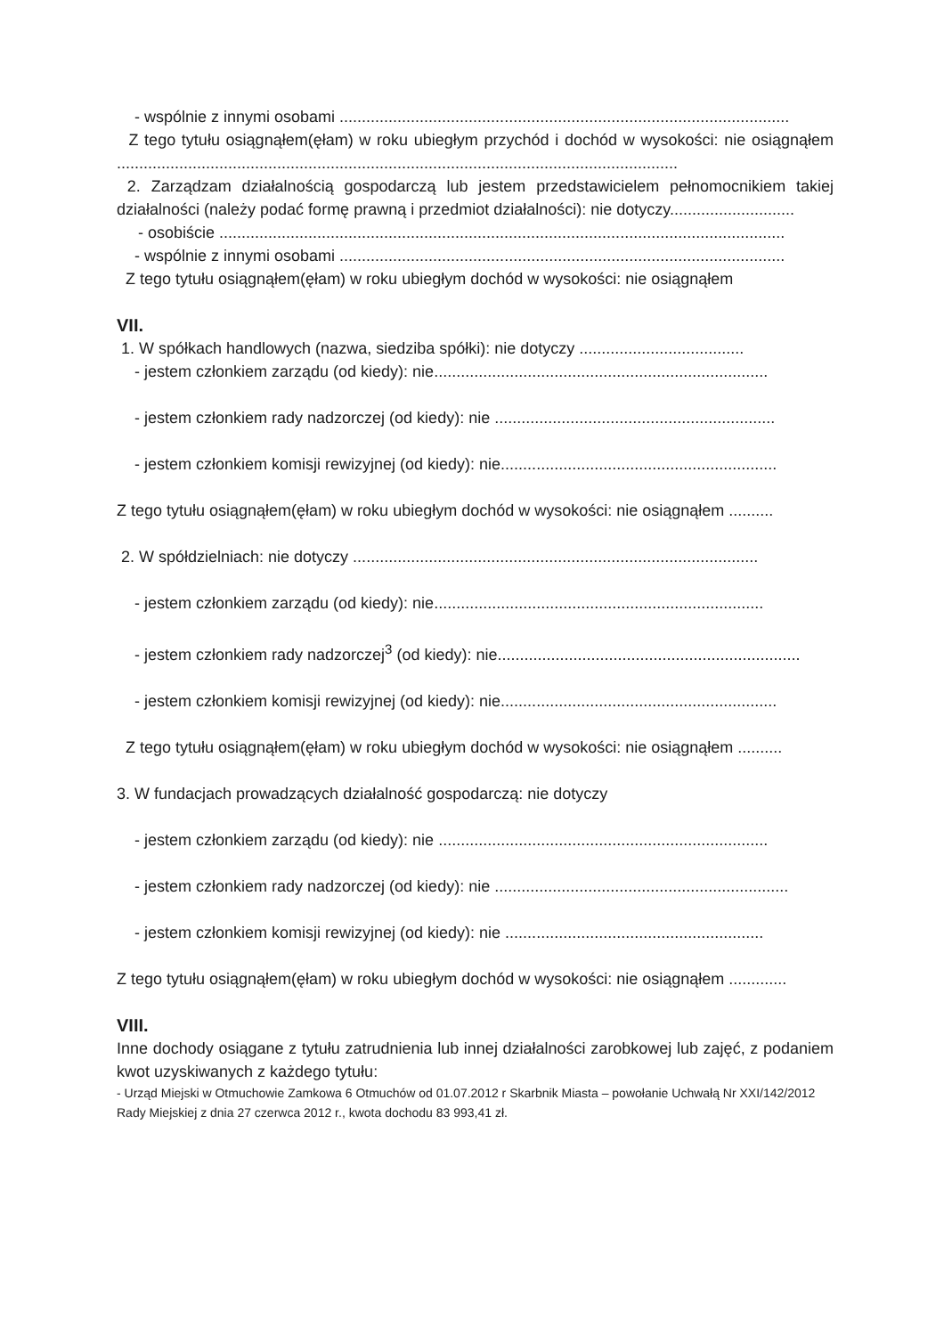- wspólnie z innymi osobami .....................................................................................................
Z tego tytułu osiągnąłem(ęłam) w roku ubiegłym przychód i dochód w wysokości: nie osiągnąłem ..............................................................................................................................
2. Zarządzam działalnością gospodarczą lub jestem przedstawicielem pełnomocnikiem takiej działalności (należy podać formę prawną i przedmiot działalności): nie dotyczy............................
- osobiście ...............................................................................................................................
- wspólnie z innymi osobami ....................................................................................................
Z tego tytułu osiągnąłem(ęłam) w roku ubiegłym dochód w wysokości: nie osiągnąłem
VII.
1. W spółkach handlowych (nazwa, siedziba spółki): nie dotyczy .....................................
- jestem członkiem zarządu (od kiedy): nie...........................................................................
- jestem członkiem rady nadzorczej (od kiedy): nie ...............................................................
- jestem członkiem komisji rewizyjnej (od kiedy): nie..............................................................
Z tego tytułu osiągnąłem(ęłam) w roku ubiegłym dochód w wysokości: nie osiągnąłem ..........
2. W spółdzielniach: nie dotyczy ...........................................................................................
- jestem członkiem zarządu (od kiedy): nie..........................................................................
- jestem członkiem rady nadzorczej<sup>3</sup> (od kiedy): nie....................................................................
- jestem członkiem komisji rewizyjnej (od kiedy): nie..............................................................
Z tego tytułu osiągnąłem(ęłam) w roku ubiegłym dochód w wysokości: nie osiągnąłem ..........
3. W fundacjach prowadzących działalność gospodarczą: nie dotyczy
- jestem członkiem zarządu (od kiedy): nie ..........................................................................
- jestem członkiem rady nadzorczej (od kiedy): nie ..................................................................
- jestem członkiem komisji rewizyjnej (od kiedy): nie ..........................................................
Z tego tytułu osiągnąłem(ęłam) w roku ubiegłym dochód w wysokości: nie osiągnąłem .............
VIII.
Inne dochody osiągane z tytułu zatrudnienia lub innej działalności zarobkowej lub zajęć, z podaniem kwot uzyskiwanych z każdego tytułu:
- Urząd Miejski w Otmuchowie Zamkowa 6 Otmuchów od 01.07.2012 r Skarbnik Miasta – powołanie Uchwałą Nr XXI/142/2012 Rady Miejskiej z dnia 27 czerwca 2012 r., kwota dochodu 83 993,41 zł.